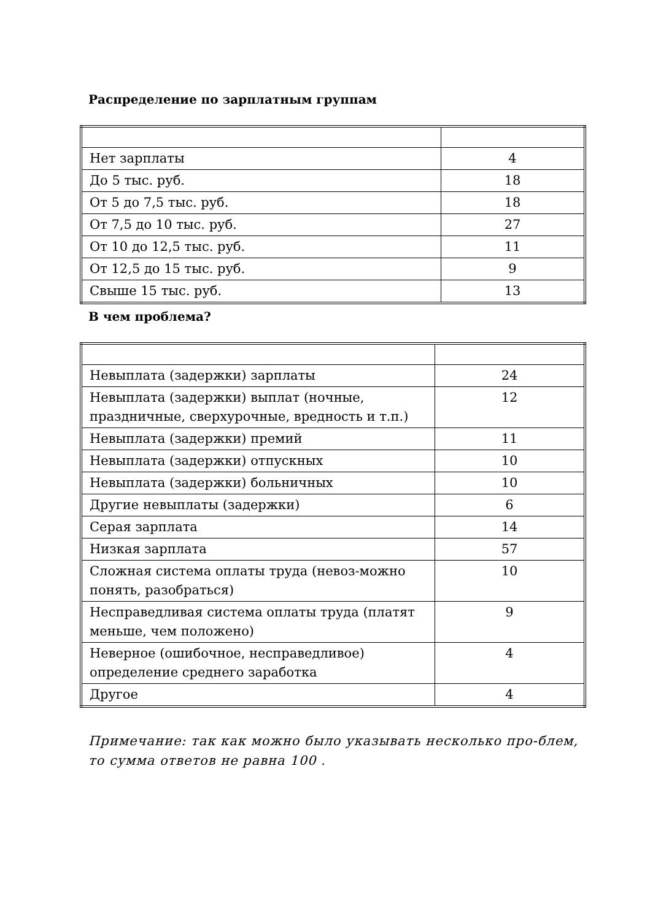Распределение по зарплатным группам
| Нет зарплаты | 4 |
| До 5 тыс. руб. | 18 |
| От 5 до 7,5 тыс. руб. | 18 |
| От 7,5 до 10 тыс. руб. | 27 |
| От 10 до 12,5 тыс. руб. | 11 |
| От 12,5 до 15 тыс. руб. | 9 |
| Свыше 15 тыс. руб. | 13 |
В чем проблема?
| Невыплата (задержки) зарплаты | 24 |
| Невыплата (задержки) выплат (ночные, праздничные, сверхурочные, вредность и т.п.) | 12 |
| Невыплата (задержки) премий | 11 |
| Невыплата (задержки) отпускных | 10 |
| Невыплата (задержки) больничных | 10 |
| Другие невыплаты (задержки) | 6 |
| Серая зарплата | 14 |
| Низкая зарплата | 57 |
| Сложная система оплаты труда (невоз-можно понять, разобраться) | 10 |
| Несправедливая система оплаты труда (платят меньше, чем положено) | 9 |
| Неверное (ошибочное, несправедливое) определение среднего заработка | 4 |
| Другое | 4 |
Примечание: так как можно было указывать несколько про-блем, то сумма ответов не равна 100 .